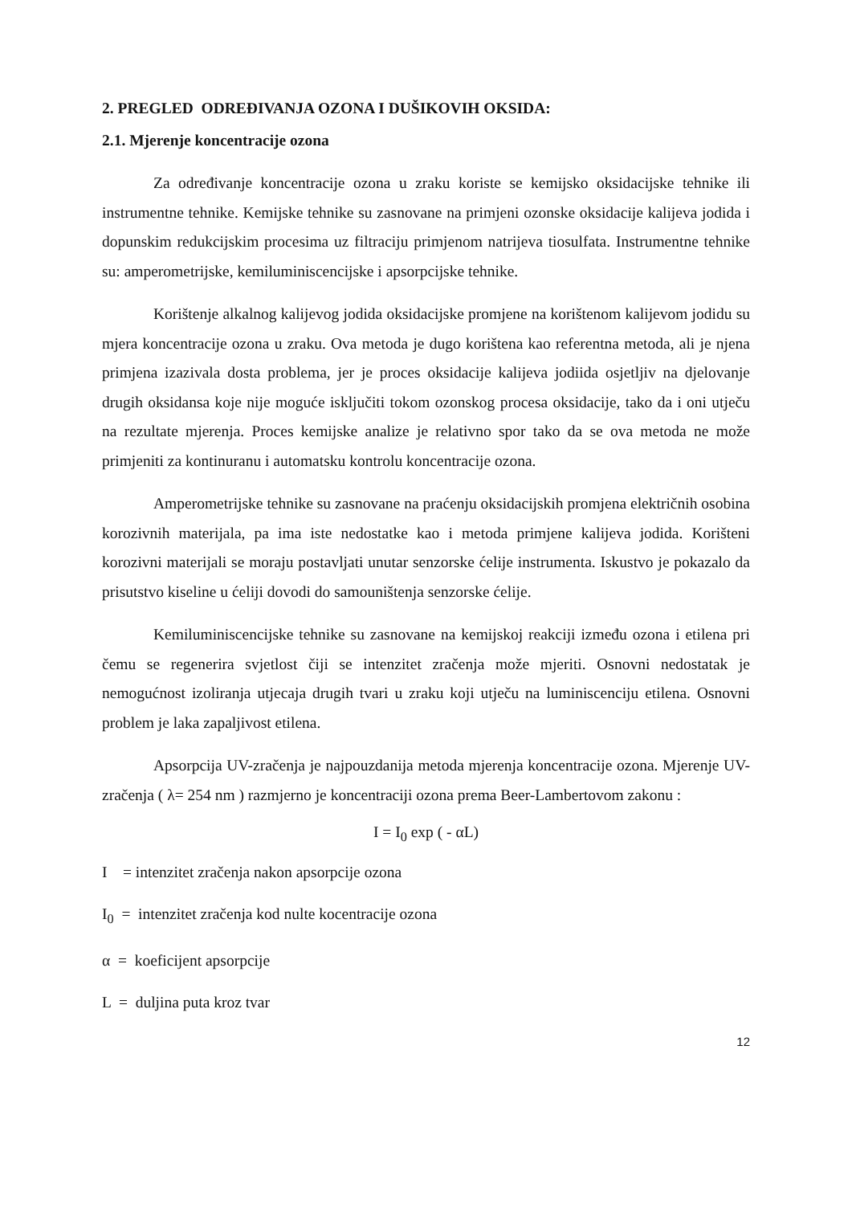2. PREGLED ODREĐIVANJA OZONA I DUŠIKOVIH OKSIDA:
2.1. Mjerenje koncentracije ozona
Za određivanje koncentracije ozona u zraku koriste se kemijsko oksidacijske tehnike ili instrumentne tehnike. Kemijske tehnike su zasnovane na primjeni ozonske oksidacije kalijeva jodida i dopunskim redukcijskim procesima uz filtraciju primjenom natrijeva tiosulfata. Instrumentne tehnike su: amperometrijske, kemiluminiscencijske i apsorpcijske tehnike.
Korištenje alkalnog kalijevog jodida oksidacijske promjene na korištenom kalijevom jodidu su mjera koncentracije ozona u zraku. Ova metoda je dugo korištena kao referentna metoda, ali je njena primjena izazivala dosta problema, jer je proces oksidacije kalijeva jodiida osjetljiv na djelovanje drugih oksidansa koje nije moguće isključiti tokom ozonskog procesa oksidacije, tako da i oni utječu na rezultate mjerenja. Proces kemijske analize je relativno spor tako da se ova metoda ne može primjeniti za kontinuranu i automatsku kontrolu koncentracije ozona.
Amperometrijske tehnike su zasnovane na praćenju oksidacijskih promjena električnih osobina korozivnih materijala, pa ima iste nedostatke kao i metoda primjene kalijeva jodida. Korišteni korozivni materijali se moraju postavljati unutar senzorske ćelije instrumenta. Iskustvo je pokazalo da prisutstvo kiseline u ćeliji dovodi do samouništenja senzorske ćelije.
Kemiluminiscencijske tehnike su zasnovane na kemijskoj reakciji između ozona i etilena pri čemu se regenerira svjetlost čiji se intenzitet zračenja može mjeriti. Osnovni nedostatak je nemogućnost izoliranja utjecaja drugih tvari u zraku koji utječu na luminiscenciju etilena. Osnovni problem je laka zapaljivost etilena.
Apsorpcija UV-zračenja je najpouzdanija metoda mjerenja koncentracije ozona. Mjerenje UV- zračenja ( λ= 254 nm ) razmjerno je koncentraciji ozona prema Beer-Lambertovom zakonu :
I = I<sub>0</sub> exp ( - αL)
I = intenzitet zračenja nakon apsorpcije ozona
I<sub>0</sub> = intenzitet zračenja kod nulte kocentracije ozona
α = koeficijent apsorpcije
L = duljina puta kroz tvar
12